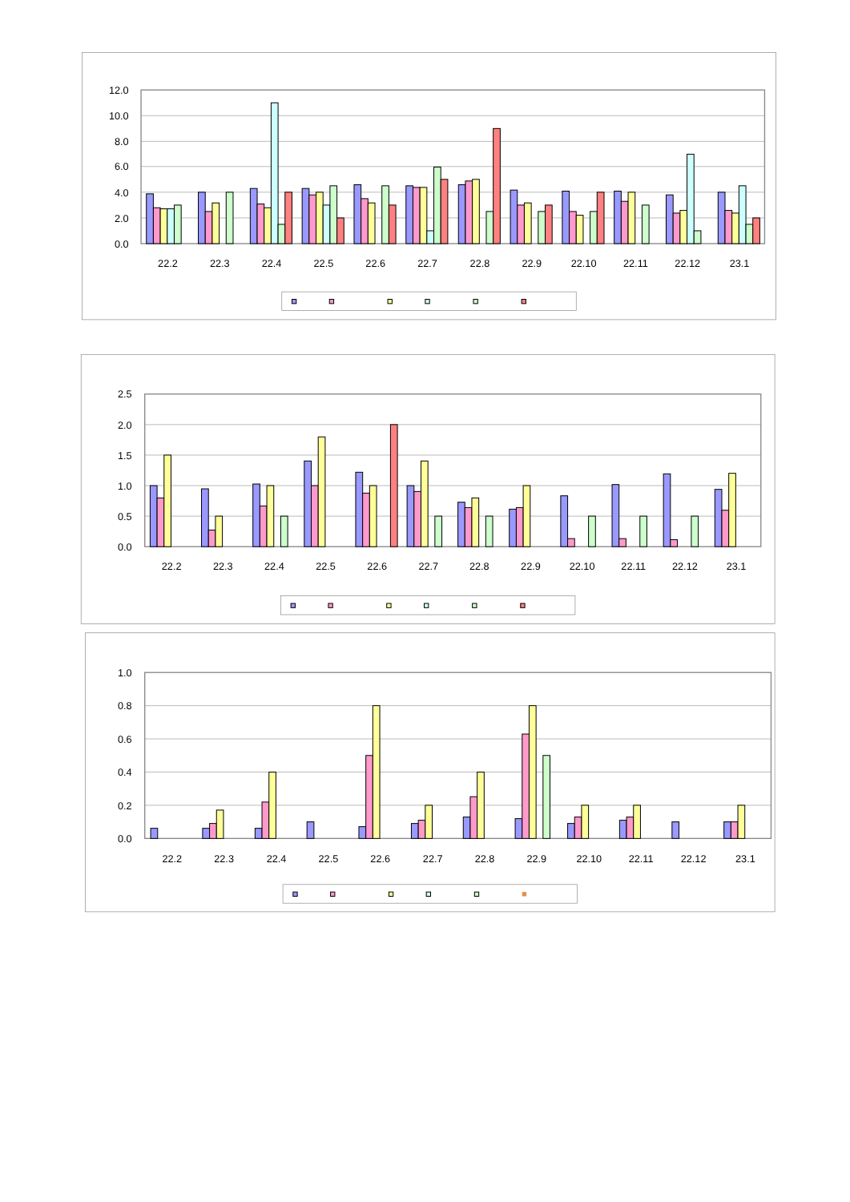12.0
10.0
8.0
6.0
4.0
2.0
0.0
22.2
22.3
22.4
22.5
22.6
22.7
22.8
22.9
22.10
22.11
22.12
23.1
2.5
2.0
1.5
1.0
0.5
0.0
22.2
22.3
22.4
22.5
22.6
22.7
22.8
22.9
22.10
22.11
22.12
23.1
1.0
0.8
0.6
0.4
0.2
0.0
22.2
22.3
22.4
22.5
22.6
22.7
22.8
22.9
22.10
22.11
22.12
23.1